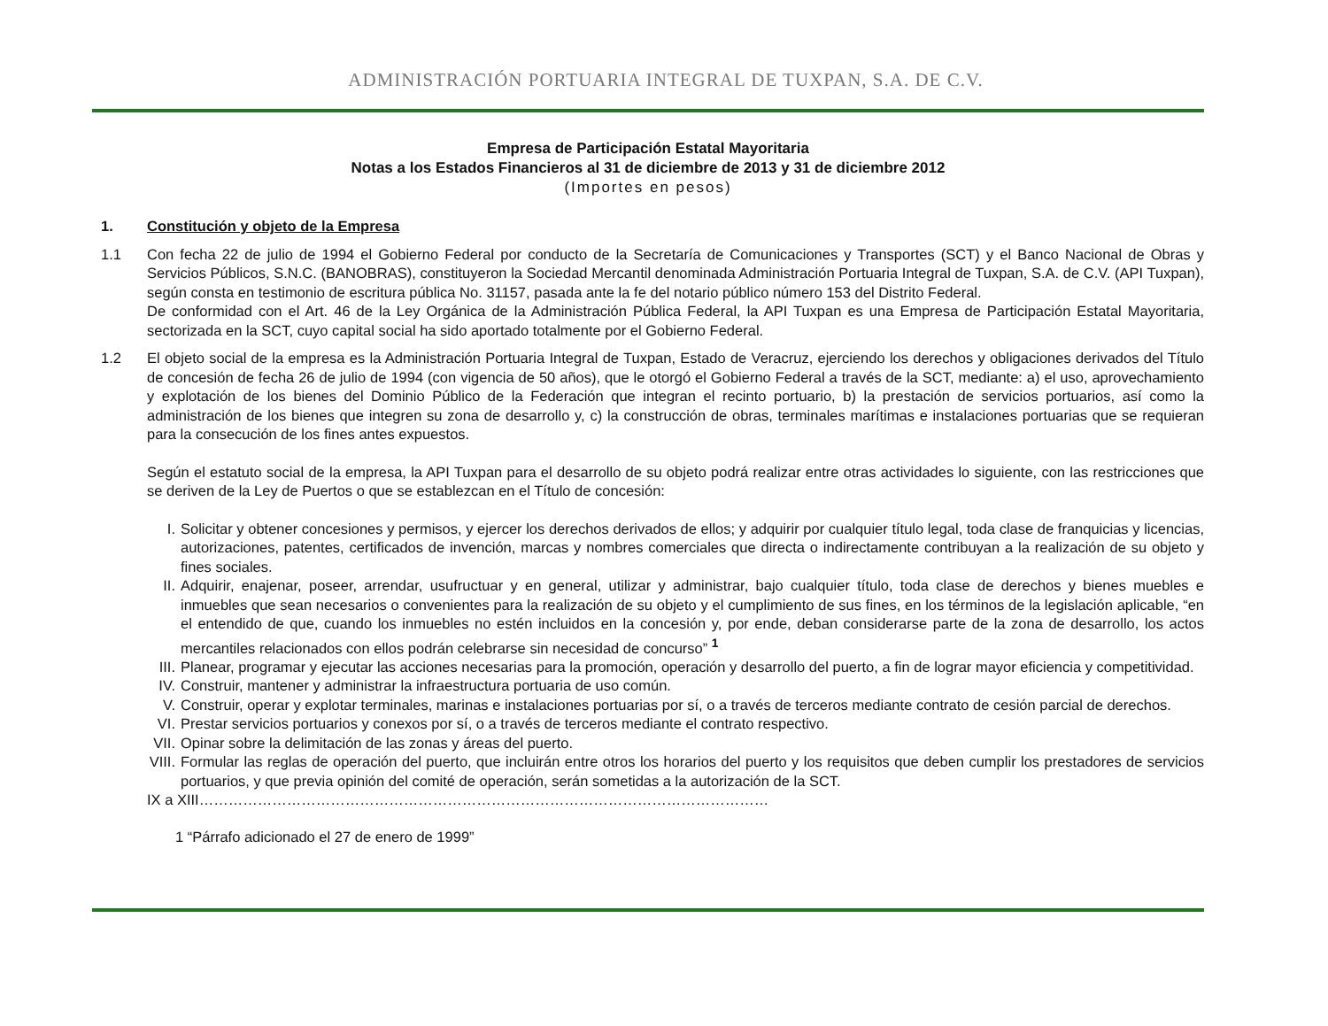ADMINISTRACIÓN PORTUARIA INTEGRAL DE TUXPAN, S.A. DE C.V.
Empresa de Participación Estatal Mayoritaria
Notas a los Estados Financieros al 31 de diciembre de 2013 y 31 de diciembre 2012
(Importes en pesos)
1. Constitución y objeto de la Empresa
1.1 Con fecha 22 de julio de 1994 el Gobierno Federal por conducto de la Secretaría de Comunicaciones y Transportes (SCT) y el Banco Nacional de Obras y Servicios Públicos, S.N.C. (BANOBRAS), constituyeron la Sociedad Mercantil denominada Administración Portuaria Integral de Tuxpan, S.A. de C.V. (API Tuxpan), según consta en testimonio de escritura pública No. 31157, pasada ante la fe del notario público número 153 del Distrito Federal.
De conformidad con el Art. 46 de la Ley Orgánica de la Administración Pública Federal, la API Tuxpan es una Empresa de Participación Estatal Mayoritaria, sectorizada en la SCT, cuyo capital social ha sido aportado totalmente por el Gobierno Federal.
1.2 El objeto social de la empresa es la Administración Portuaria Integral de Tuxpan, Estado de Veracruz, ejerciendo los derechos y obligaciones derivados del Título de concesión de fecha 26 de julio de 1994 (con vigencia de 50 años), que le otorgó el Gobierno Federal a través de la SCT, mediante: a) el uso, aprovechamiento y explotación de los bienes del Dominio Público de la Federación que integran el recinto portuario, b) la prestación de servicios portuarios, así como la administración de los bienes que integren su zona de desarrollo y, c) la construcción de obras, terminales marítimas e instalaciones portuarias que se requieran para la consecución de los fines antes expuestos.
Según el estatuto social de la empresa, la API Tuxpan para el desarrollo de su objeto podrá realizar entre otras actividades lo siguiente, con las restricciones que se deriven de la Ley de Puertos o que se establezcan en el Título de concesión:
I. Solicitar y obtener concesiones y permisos, y ejercer los derechos derivados de ellos; y adquirir por cualquier título legal, toda clase de franquicias y licencias, autorizaciones, patentes, certificados de invención, marcas y nombres comerciales que directa o indirectamente contribuyan a la realización de su objeto y fines sociales.
II. Adquirir, enajenar, poseer, arrendar, usufructuar y en general, utilizar y administrar, bajo cualquier título, toda clase de derechos y bienes muebles e inmuebles que sean necesarios o convenientes para la realización de su objeto y el cumplimiento de sus fines, en los términos de la legislación aplicable, “en el entendido de que, cuando los inmuebles no estén incluidos en la concesión y, por ende, deban considerarse parte de la zona de desarrollo, los actos mercantiles relacionados con ellos podrán celebrarse sin necesidad de concurso” <sup>1</sup>
III.
Planear, programar y ejecutar las acciones necesarias para la promoción, operación y desarrollo del puerto, a fin de lograr mayor eficiencia y competitividad.
IV. Construir, mantener y administrar la infraestructura portuaria de uso común.
V. Construir, operar y explotar terminales, marinas e instalaciones portuarias por sí, o a través de terceros mediante contrato de cesión parcial de derechos.
VI. Prestar servicios portuarios y conexos por sí, o a través de terceros mediante el contrato respectivo.
VII.
Opinar sobre la delimitación de las zonas y áreas del puerto.
VIII.
Formular las reglas de operación del puerto, que incluirán entre otros los horarios del puerto y los requisitos que deben cumplir los prestadores de servicios portuarios, y que previa opinión del comité de operación, serán sometidas a la autorización de la SCT.
IX a XIII………………………………………………………………………………………………………
1 “Párrafo adicionado el 27 de enero de 1999”